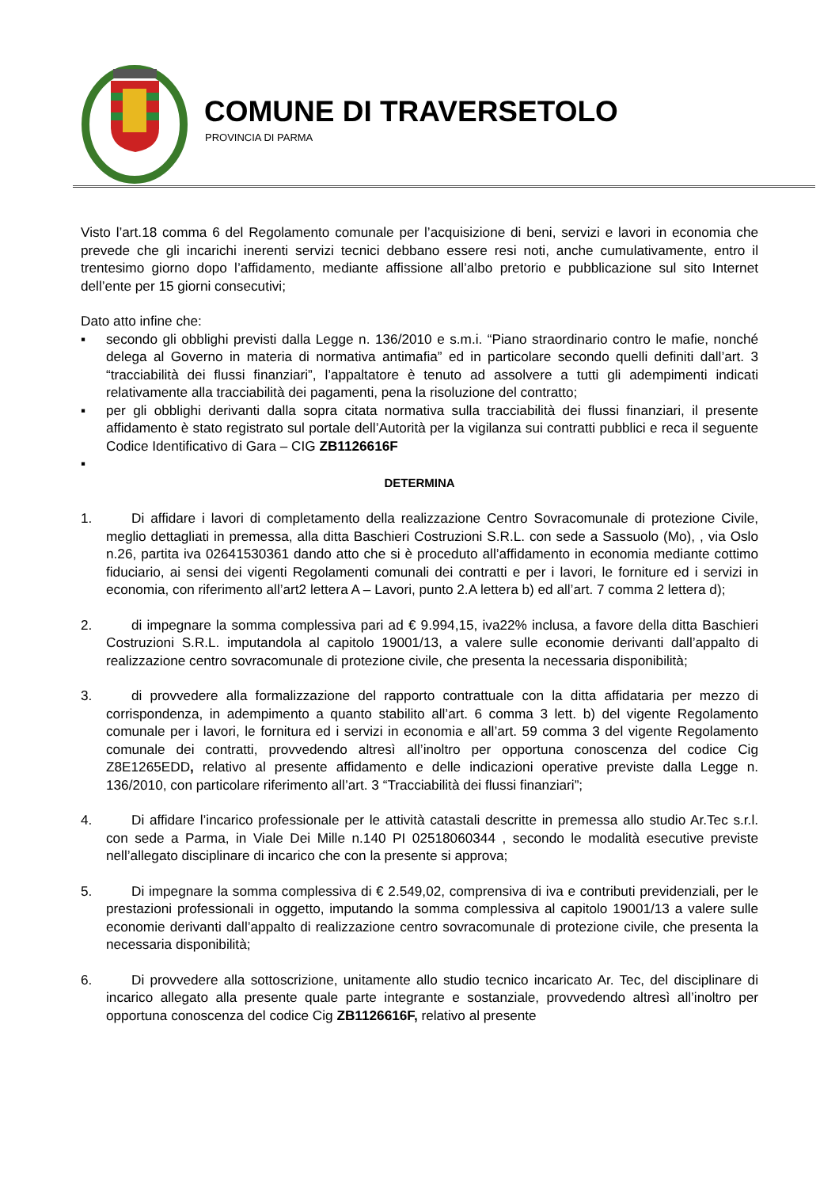COMUNE DI TRAVERSETOLO
PROVINCIA DI PARMA
Visto l’art.18 comma 6 del Regolamento comunale per l’acquisizione di beni, servizi e lavori in economia che prevede che gli incarichi inerenti servizi tecnici debbano essere resi noti, anche cumulativamente, entro il trentesimo giorno dopo l’affidamento, mediante affissione all’albo pretorio e pubblicazione sul sito Internet dell’ente per 15 giorni consecutivi;
Dato atto infine che:
▪ secondo gli obblighi previsti dalla Legge n. 136/2010 e s.m.i. “Piano straordinario contro le mafie, nonché delega al Governo in materia di normativa antimafia” ed in particolare secondo quelli definiti dall’art. 3 “tracciabilità dei flussi finanziari”, l’appaltatore è tenuto ad assolvere a tutti gli adempimenti indicati relativamente alla tracciabilità dei pagamenti, pena la risoluzione del contratto;
▪ per gli obblighi derivanti dalla sopra citata normativa sulla tracciabilità dei flussi finanziari, il presente affidamento è stato registrato sul portale dell’Autorità per la vigilanza sui contratti pubblici e reca il seguente Codice Identificativo di Gara – CIG ZB1126616F
▪
DETERMINA
1. Di affidare i lavori di completamento della realizzazione Centro Sovracomunale di protezione Civile, meglio dettagliati in premessa, alla ditta Baschieri Costruzioni S.R.L. con sede a Sassuolo (Mo), , via Oslo n.26, partita iva 02641530361 dando atto che si è proceduto all’affidamento in economia mediante cottimo fiduciario, ai sensi dei vigenti Regolamenti comunali dei contratti e per i lavori, le forniture ed i servizi in economia, con riferimento all’art2 lettera A – Lavori, punto 2.A lettera b) ed all’art. 7 comma 2 lettera d);
2. di impegnare la somma complessiva pari ad € 9.994,15, iva22% inclusa, a favore della ditta Baschieri Costruzioni S.R.L. imputandola al capitolo 19001/13, a valere sulle economie derivanti dall’appalto di realizzazione centro sovracomunale di protezione civile, che presenta la necessaria disponibilità;
3. di provvedere alla formalizzazione del rapporto contrattuale con la ditta affidataria per mezzo di corrispondenza, in adempimento a quanto stabilito all’art. 6 comma 3 lett. b) del vigente Regolamento comunale per i lavori, le fornitura ed i servizi in economia e all’art. 59 comma 3 del vigente Regolamento comunale dei contratti, provvedendo altresì all’inoltro per opportuna conoscenza del codice Cig Z8E1265EDD, relativo al presente affidamento e delle indicazioni operative previste dalla Legge n. 136/2010, con particolare riferimento all’art. 3 “Tracciabilità dei flussi finanziari”;
4. Di affidare l’incarico professionale per le attività catastali descritte in premessa allo studio Ar.Tec s.r.l. con sede a Parma, in Viale Dei Mille n.140 PI 02518060344 , secondo le modalità esecutive previste nell’allegato disciplinare di incarico che con la presente si approva;
5. Di impegnare la somma complessiva di € 2.549,02, comprensiva di iva e contributi previdenziali, per le prestazioni professionali in oggetto, imputando la somma complessiva al capitolo 19001/13 a valere sulle economie derivanti dall’appalto di realizzazione centro sovracomunale di protezione civile, che presenta la necessaria disponibilità;
6. Di provvedere alla sottoscrizione, unitamente allo studio tecnico incaricato Ar. Tec, del disciplinare di incarico allegato alla presente quale parte integrante e sostanziale, provvedendo altresì all’inoltro per opportuna conoscenza del codice Cig ZB1126616F, relativo al presente